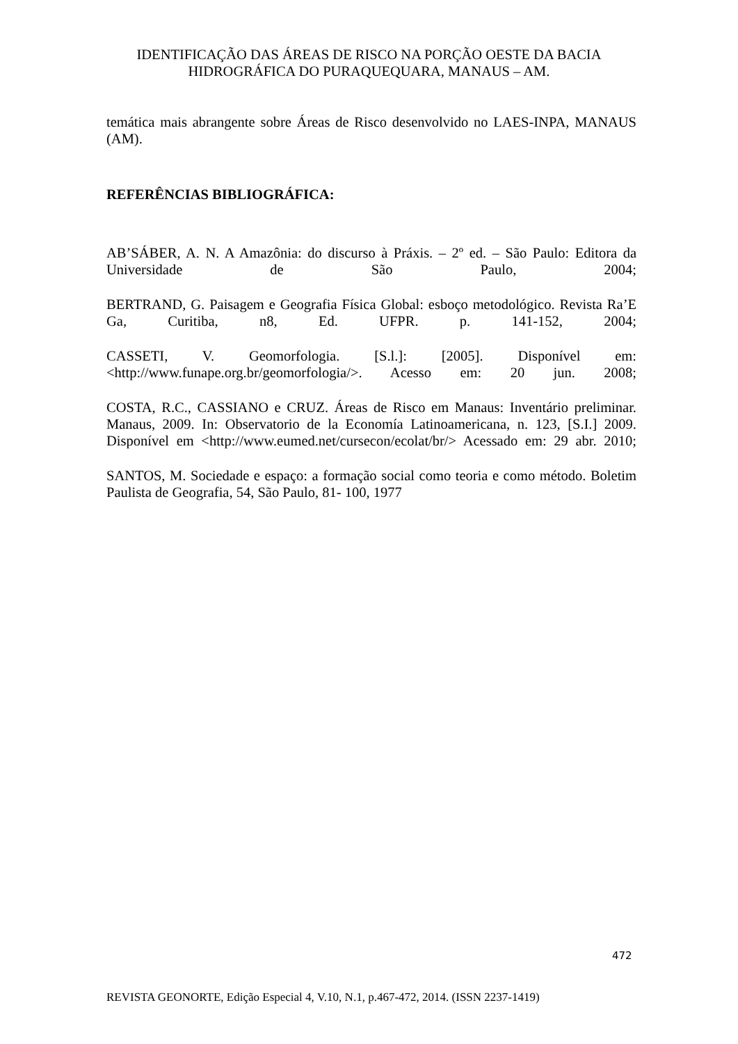IDENTIFICAÇÃO DAS ÁREAS DE RISCO NA PORÇÃO OESTE DA BACIA
HIDROGRÁFICA DO PURAQUEQUARA, MANAUS – AM.
temática mais abrangente sobre Áreas de Risco desenvolvido no LAES-INPA, MANAUS (AM).
REFERÊNCIAS BIBLIOGRÁFICA:
AB’SÁBER, A. N. A Amazônia: do discurso à Práxis. – 2º ed. – São Paulo: Editora da Universidade de São Paulo, 2004;
BERTRAND, G. Paisagem e Geografia Física Global: esboço metodológico. Revista Ra’E Ga, Curitiba, n8, Ed. UFPR. p. 141-152, 2004;
CASSETI, V. Geomorfologia. [S.l.]: [2005]. Disponível em: <http://www.funape.org.br/geomorfologia/>. Acesso em: 20 jun. 2008;
COSTA, R.C., CASSIANO e CRUZ. Áreas de Risco em Manaus: Inventário preliminar. Manaus, 2009. In: Observatorio de la Economía Latinoamericana, n. 123, [S.I.] 2009. Disponível em <http://www.eumed.net/cursecon/ecolat/br/> Acessado em: 29 abr. 2010;
SANTOS, M. Sociedade e espaço: a formação social como teoria e como método. Boletim Paulista de Geografia, 54, São Paulo, 81- 100, 1977
472
REVISTA GEONORTE, Edição Especial 4, V.10, N.1, p.467-472, 2014. (ISSN 2237-1419)